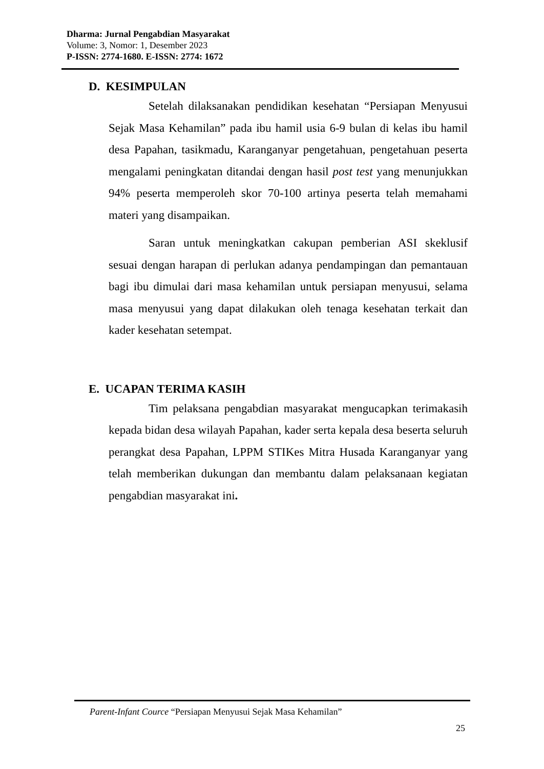Dharma: Jurnal Pengabdian Masyarakat
Volume: 3, Nomor: 1, Desember 2023
P-ISSN: 2774-1680. E-ISSN: 2774: 1672
D. KESIMPULAN
Setelah dilaksanakan pendidikan kesehatan “Persiapan Menyusui Sejak Masa Kehamilan” pada ibu hamil usia 6-9 bulan di kelas ibu hamil desa Papahan, tasikmadu, Karanganyar pengetahuan, pengetahuan peserta mengalami peningkatan ditandai dengan hasil post test yang menunjukkan 94% peserta memperoleh skor 70-100 artinya peserta telah memahami materi yang disampaikan.
Saran untuk meningkatkan cakupan pemberian ASI skeklusif sesuai dengan harapan di perlukan adanya pendampingan dan pemantauan bagi ibu dimulai dari masa kehamilan untuk persiapan menyusui, selama masa menyusui yang dapat dilakukan oleh tenaga kesehatan terkait dan kader kesehatan setempat.
E. UCAPAN TERIMA KASIH
Tim pelaksana pengabdian masyarakat mengucapkan terimakasih kepada bidan desa wilayah Papahan, kader serta kepala desa beserta seluruh perangkat desa Papahan, LPPM STIKes Mitra Husada Karanganyar yang telah memberikan dukungan dan membantu dalam pelaksanaan kegiatan pengabdian masyarakat ini.
Parent-Infant Cource “Persiapan Menyusui Sejak Masa Kehamilan”
25